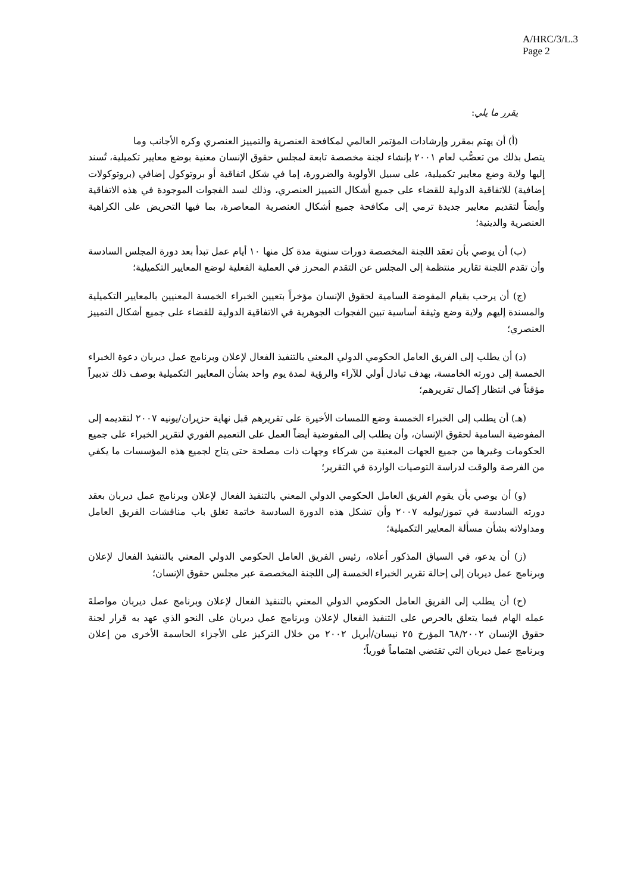A/HRC/3/L.3
Page 2
يقرر ما يلي:
(أ) أن يهتم بمقرر وإرشادات المؤتمر العالمي لمكافحة العنصرية والتمييز العنصري وكره الأجانب وما
يتصل بذلك من تعصُّب لعام ٢٠٠١ بإنشاء لجنة مخصصة تابعة لمجلس حقوق الإنسان معنية بوضع معايير تكميلية، تُسند إليها ولاية وضع معايير تكميلية، على سبيل الأولوية والضرورة، إما في شكل اتفاقية أو بروتوكول إضافي (بروتوكولات إضافية) للاتفاقية الدولية للقضاء على جميع أشكال التمييز العنصري، وذلك لسد الفجوات الموجودة في هذه الاتفاقية وأيضاً لتقديم معايير جديدة ترمي إلى مكافحة جميع أشكال العنصرية المعاصرة، بما فيها التحريض على الكراهية العنصرية والدينية؛
  (ب) أن يوصي بأن تعقد اللجنة المخصصة دورات سنوية مدة كل منها ١٠ أيام عمل تبدأ بعد دورة المجلس السادسة وأن تقدم اللجنة تقارير منتظمة إلى المجلس عن التقدم المحرز في العملية الفعلية لوضع المعايير التكميلية؛
  (ج) أن يرحب بقيام المفوضة السامية لحقوق الإنسان مؤخراً بتعيين الخبراء الخمسة المعنيين بالمعايير التكميلية والمسندة إليهم ولاية وضع وثيقة أساسية تبين الفجوات الجوهرية في الاتفاقية الدولية للقضاء على جميع أشكال التمييز العنصري؛
  (د) أن يطلب إلى الفريق العامل الحكومي الدولي المعني بالتنفيذ الفعال لإعلان وبرنامج عمل ديربان دعوة الخبراء الخمسة إلى دورته الخامسة، بهدف تبادل أولي للآراء والرؤية لمدة يوم واحد بشأن المعايير التكميلية بوصف ذلك تدبيراً مؤقتاً في انتظار إكمال تقريرهم؛
  (هـ) أن يطلب إلى الخبراء الخمسة وضع اللمسات الأخيرة على تقريرهم قبل نهاية حزيران/يونيه ٢٠٠٧ لتقديمه إلى المفوضية السامية لحقوق الإنسان، وأن يطلب إلى المفوضية أيضاً العمل على التعميم الفوري لتقرير الخبراء على جميع الحكومات وغيرها من جميع الجهات المعنية من شركاء وجهات ذات مصلحة حتى يتاح لجميع هذه المؤسسات ما يكفي من الفرصة والوقت لدراسة التوصيات الواردة في التقرير؛
  (و) أن يوصي بأن يقوم الفريق العامل الحكومي الدولي المعني بالتنفيذ الفعال لإعلان وبرنامج عمل ديربان بعقد دورته السادسة في تموز/يوليه ٢٠٠٧ وأن تشكل هذه الدورة السادسة خاتمة تغلق باب مناقشات الفريق العامل ومداولاته بشأن مسألة المعايير التكميلية؛
  (ز) أن يدعو، في السياق المذكور أعلاه، رئيس الفريق العامل الحكومي الدولي المعني بالتنفيذ الفعال لإعلان وبرنامج عمل ديربان إلى إحالة تقرير الخبراء الخمسة إلى اللجنة المخصصة عبر مجلس حقوق الإنسان؛
  (ح) أن يطلب إلى الفريق العامل الحكومي الدولي المعني بالتنفيذ الفعال لإعلان وبرنامج عمل ديربان مواصلةَ عمله الهام فيما يتعلق بالحرص على التنفيذ الفعال لإعلان وبرنامج عمل ديربان على النحو الذي عهد به قرار لجنة حقوق الإنسان ٦٨/٢٠٠٢ المؤرخ ٢٥ نيسان/أبريل ٢٠٠٢ من خلال التركيز على الأجزاء الحاسمة الأخرى من إعلان وبرنامج عمل ديربان التي تقتضي اهتماماً فورياً؛